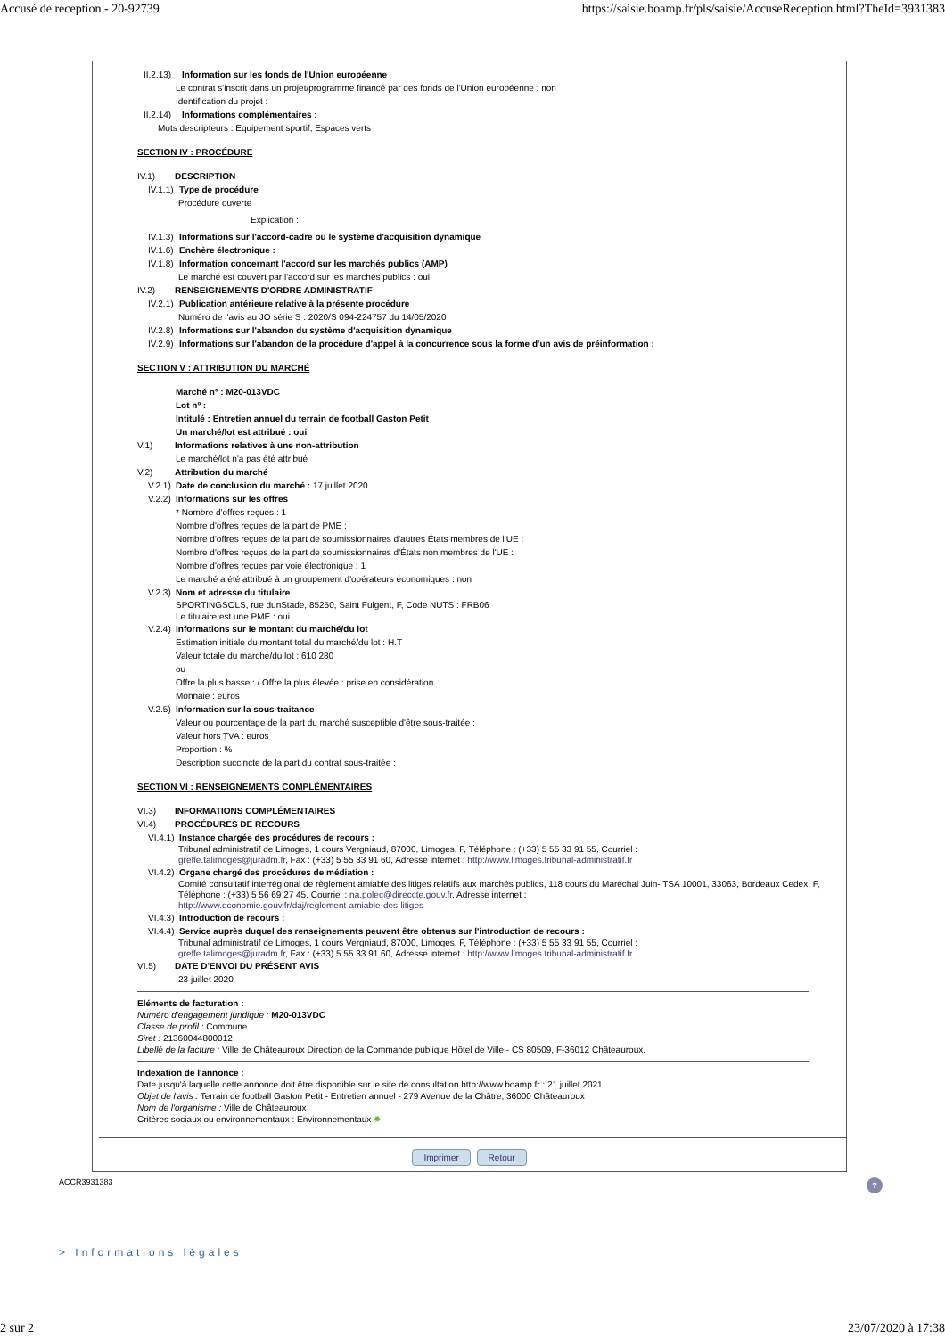Accusé de reception - 20-92739 https://saisie.boamp.fr/pls/saisie/AccuseReception.html?TheId=3931383
II.2.13) Information sur les fonds de l'Union européenne
Le contrat s'inscrit dans un projet/programme financé par des fonds de l'Union européenne : non
Identification du projet :
II.2.14) Informations complémentaires :
Mots descripteurs : Equipement sportif, Espaces verts
SECTION IV : PROCÉDURE
IV.1) DESCRIPTION
IV.1.1) Type de procédure
Procédure ouverte
Explication :
IV.1.3) Informations sur l'accord-cadre ou le système d'acquisition dynamique
IV.1.6) Enchère électronique :
IV.1.8) Information concernant l'accord sur les marchés publics (AMP)
Le marché est couvert par l'accord sur les marchés publics : oui
IV.2) RENSEIGNEMENTS D'ORDRE ADMINISTRATIF
IV.2.1) Publication antérieure relative à la présente procédure
Numéro de l'avis au JO série S : 2020/S 094-224757 du 14/05/2020
IV.2.8) Informations sur l'abandon du système d'acquisition dynamique
IV.2.9) Informations sur l'abandon de la procédure d'appel à la concurrence sous la forme d'un avis de préinformation :
SECTION V : ATTRIBUTION DU MARCHÉ
Marché nº : M20-013VDC
Lot nº :
Intitulé : Entretien annuel du terrain de football Gaston Petit
Un marché/lot est attribué : oui
V.1) Informations relatives à une non-attribution
Le marché/lot n'a pas été attribué
V.2) Attribution du marché
V.2.1) Date de conclusion du marché : 17 juillet 2020
V.2.2) Informations sur les offres
* Nombre d'offres reçues : 1
Nombre d'offres reçues de la part de PME :
Nombre d'offres reçues de la part de soumissionnaires d'autres États membres de l'UE :
Nombre d'offres reçues de la part de soumissionnaires d'États non membres de l'UE :
Nombre d'offres reçues par voie électronique : 1
Le marché a été attribué à un groupement d'opérateurs économiques : non
V.2.3) Nom et adresse du titulaire
SPORTINGSOLS, rue dunStade, 85250, Saint Fulgent, F, Code NUTS : FRB06
Le titulaire est une PME : oui
V.2.4) Informations sur le montant du marché/du lot
Estimation initiale du montant total du marché/du lot : H.T
Valeur totale du marché/du lot : 610 280
ou
Offre la plus basse : / Offre la plus élevée : prise en considération
Monnaie : euros
V.2.5) Information sur la sous-traitance
Valeur ou pourcentage de la part du marché susceptible d'être sous-traitée :
Valeur hors TVA : euros
Proportion : %
Description succincte de la part du contrat sous-traitée :
SECTION VI : RENSEIGNEMENTS COMPLÉMENTAIRES
VI.3) INFORMATIONS COMPLÉMENTAIRES
VI.4) PROCÉDURES DE RECOURS
VI.4.1) Instance chargée des procédures de recours :
Tribunal administratif de Limoges, 1 cours Vergniaud, 87000, Limoges, F, Téléphone : (+33) 5 55 33 91 55, Courriel :
greffe.talimoges@juradm.fr, Fax : (+33) 5 55 33 91 60, Adresse internet : http://www.limoges.tribunal-administratif.fr
VI.4.2) Organe chargé des procédures de médiation :
Comité consultatif interrégional de règlement amiable des litiges relatifs aux marchés publics, 118 cours du Maréchal Juin- TSA 10001, 33063, Bordeaux Cedex, F, Téléphone : (+33) 5 56 69 27 45, Courriel : na.polec@direccte.gouv.fr, Adresse internet :
http://www.economie.gouv.fr/daj/reglement-amiable-des-litiges
VI.4.3) Introduction de recours :
VI.4.4) Service auprès duquel des renseignements peuvent être obtenus sur l'introduction de recours :
Tribunal administratif de Limoges, 1 cours Vergniaud, 87000, Limoges, F, Téléphone : (+33) 5 55 33 91 55, Courriel :
greffe.talimoges@juradm.fr, Fax : (+33) 5 55 33 91 60, Adresse internet : http://www.limoges.tribunal-administratif.fr
VI.5) DATE D'ENVOI DU PRÉSENT AVIS
23 juillet 2020
Eléments de facturation :
Numéro d'engagement juridique : M20-013VDC
Classe de profil : Commune
Siret : 21360044800012
Libellé de la facture : Ville de Châteauroux Direction de la Commande publique Hôtel de Ville - CS 80509, F-36012 Châteauroux.
Indexation de l'annonce :
Date jusqu'à laquelle cette annonce doit être disponible sur le site de consultation http://www.boamp.fr : 21 juillet 2021
Objet de l'avis : Terrain de football Gaston Petit - Entretien annuel - 279 Avenue de la Châtre, 36000 Châteauroux
Nom de l'organisme : Ville de Châteauroux
Critères sociaux ou environnementaux : Environnementaux ✹
Imprimer Retour
ACCR3931383?
> Informations légales
2 sur 2 23/07/2020 à 17:38